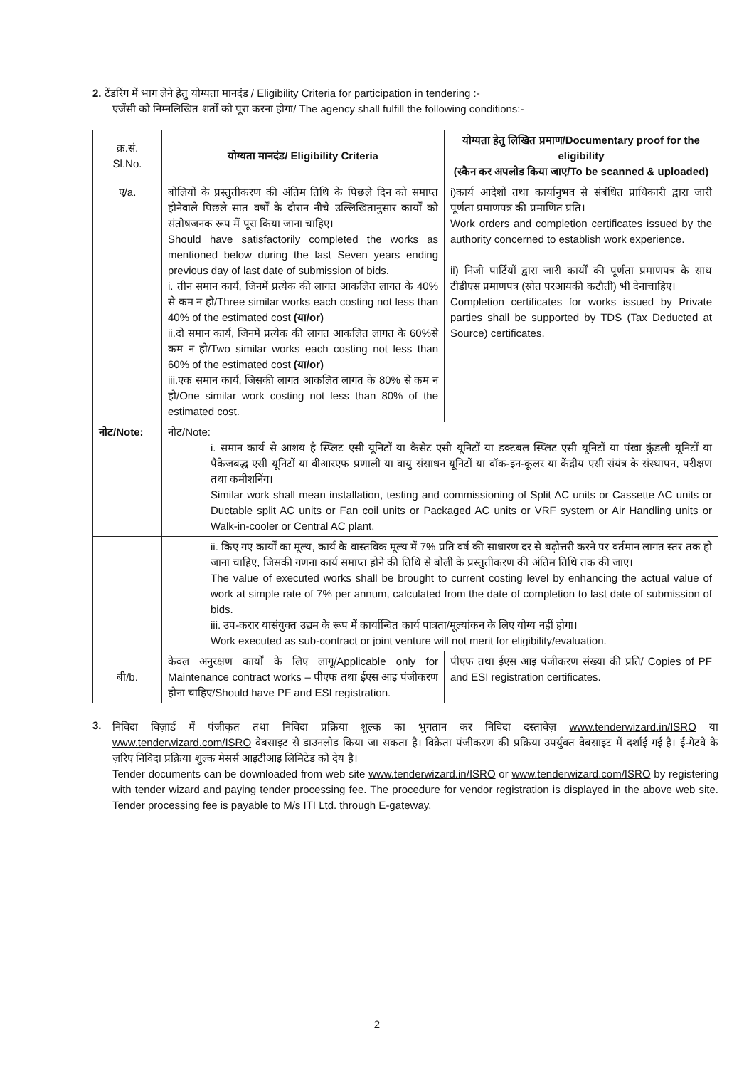2. टेंडरिंग में भाग लेने हेतु योग्यता मानदंड / Eligibility Criteria for participation in tendering :-
एजेंसी को निम्नलिखित शर्तों को पूरा करना होगा/ The agency shall fulfill the following conditions:-
| क्र.सं. Sl.No. | योग्यता मानदंड/ Eligibility Criteria | योग्यता हेतु लिखित प्रमाण/Documentary proof for the eligibility (स्कैन कर अपलोड किया जाए/To be scanned & uploaded) |
| --- | --- | --- |
| ए/a. | बोलियों के प्रस्तुतीकरण की अंतिम तिथि के पिछले दिन को समाप्त होनेवाले पिछले सात वर्षों के दौरान नीचे उल्लिखितानुसार कार्यों को संतोषजनक रूप में पूरा किया जाना चाहिए। Should have satisfactorily completed the works as mentioned below during the last Seven years ending previous day of last date of submission of bids. i. तीन समान कार्य, जिनमें प्रत्येक की लागत आकलित लागत के 40% से कम न हो/Three similar works each costing not less than 40% of the estimated cost (या/or) ii.दो समान कार्य, जिनमें प्रत्येक की लागत आकलित लागत के 60%से कम न हो/Two similar works each costing not less than 60% of the estimated cost (या/or) iii.एक समान कार्य, जिसकी लागत आकलित लागत के 80% से कम न हो/One similar work costing not less than 80% of the estimated cost. | i)कार्य आदेशों तथा कार्यानुभव से संबंधित प्राधिकारी द्वारा जारी पूर्णता प्रमाणपत्र की प्रमाणित प्रति। Work orders and completion certificates issued by the authority concerned to establish work experience. ii) निजी पार्टियों द्वारा जारी कार्यों की पूर्णता प्रमाणपत्र के साथ टीडीएस प्रमाणपत्र (स्रोत परआयकी कटौती) भी देनाचाहिए। Completion certificates for works issued by Private parties shall be supported by TDS (Tax Deducted at Source) certificates. |
| नोट/Note: | नोट/Note: i. समान कार्य से आशय है स्प्लिट एसी यूनिटों या कैसेट एसी यूनिटों या डक्टबल स्प्लिट एसी यूनिटों या पंखा कुंडली यूनिटों या पैकेजबद्ध एसी यूनिटों या वीआरएफ प्रणाली या वायु संसाधन यूनिटों या वॉक-इन-कूलर या केंद्रीय एसी संयंत्र के संस्थापन, परीक्षण तथा कमीशनिंग। Similar work shall mean installation, testing and commissioning of Split AC units or Cassette AC units or Ductable split AC units or Fan coil units or Packaged AC units or VRF system or Air Handling units or Walk-in-cooler or Central AC plant. | |
| | ii. किए गए कार्यों का मूल्य, कार्य के वास्तविक मूल्य में 7% प्रति वर्ष की साधारण दर से बढ़ोत्तरी करने पर वर्तमान लागत स्तर तक हो जाना चाहिए, जिसकी गणना कार्य समाप्त होने की तिथि से बोली के प्रस्तुतीकरण की अंतिम तिथि तक की जाए। The value of executed works shall be brought to current costing level by enhancing the actual value of work at simple rate of 7% per annum, calculated from the date of completion to last date of submission of bids. iii. उप-करार यासंयुक्त उद्यम के रूप में कार्यान्वित कार्य पात्रता/मूल्यांकन के लिए योग्य नहीं होगा। Work executed as sub-contract or joint venture will not merit for eligibility/evaluation. | |
| बी/b. | केवल अनुरक्षण कार्यों के लिए लागू/Applicable only for Maintenance contract works – पीएफ तथा ईएस आइ पंजीकरण होना चाहिए/Should have PF and ESI registration. | पीएफ तथा ईएस आइ पंजीकरण संख्या की प्रति/ Copies of PF and ESI registration certificates. |
3.
निविदा विज़ार्ड में पंजीकृत तथा निविदा प्रक्रिया शुल्क का भुगतान कर निविदा दस्तावेज़ www.tenderwizard.in/ISRO या www.tenderwizard.com/ISRO वेबसाइट से डाउनलोड किया जा सकता है। विक्रेता पंजीकरण की प्रक्रिया उपर्युक्त वेबसाइट में दर्शाई गई है। ई-गेटवे के ज़रिए निविदा प्रक्रिया शुल्क मेसर्स आइटीआइ लिमिटेड को देय है।
Tender documents can be downloaded from web site www.tenderwizard.in/ISRO or www.tenderwizard.com/ISRO by registering with tender wizard and paying tender processing fee. The procedure for vendor registration is displayed in the above web site. Tender processing fee is payable to M/s ITI Ltd. through E-gateway.
2